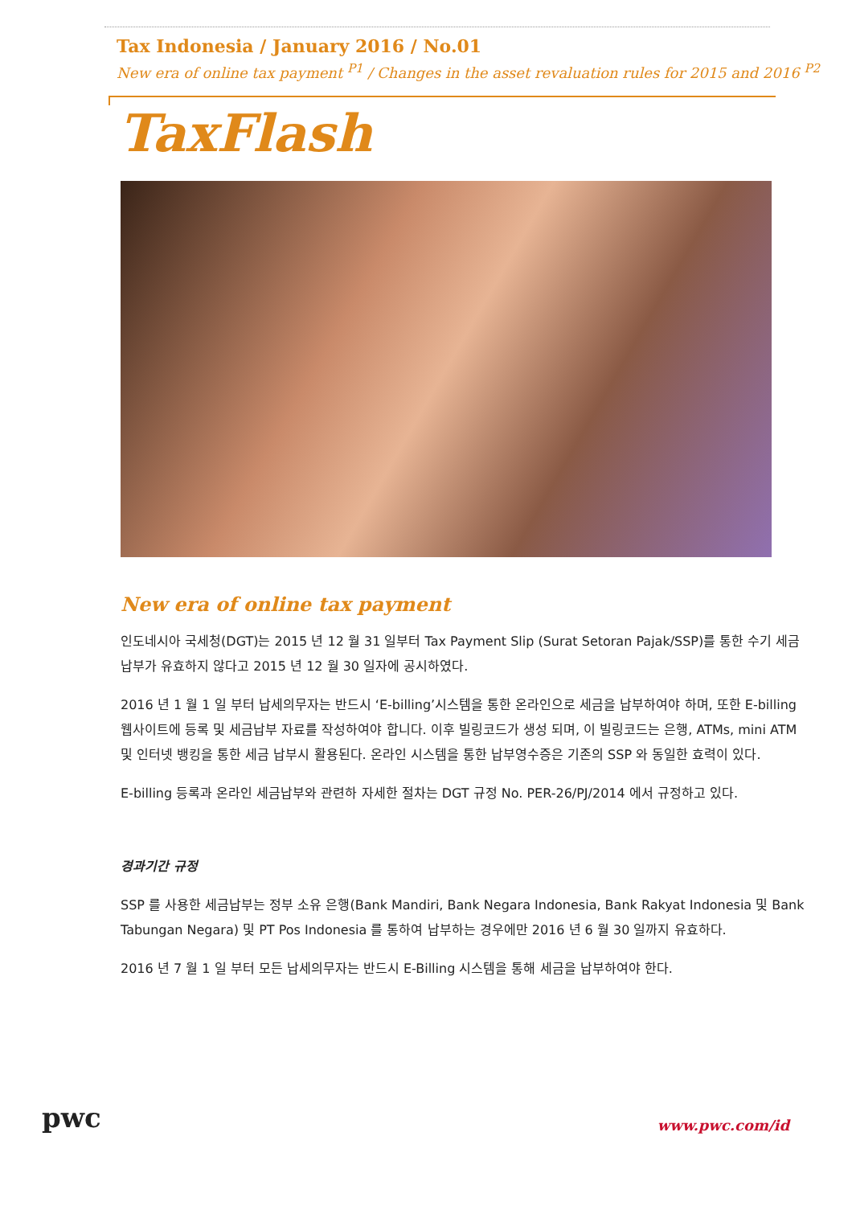Tax Indonesia / January 2016 / No.01
New era of online tax payment <sup>P1</sup> / Changes in the asset revaluation rules for 2015 and 2016 <sup>P2</sup>
TaxFlash
New era of online tax payment
인도네시아 국세청(DGT)는 2015 년 12 월 31 일부터 Tax Payment Slip (Surat Setoran Pajak/SSP)를 통한 수기 세금 납부가 유효하지 않다고 2015 년 12 월 30 일자에 공시하였다.
2016 년 1 월 1 일 부터 납세의무자는 반드시 ‘E-billing’시스템을 통한 온라인으로 세금을 납부하여야 하며, 또한 E-billing 웹사이트에 등록 및 세금납부 자료를 작성하여야 합니다. 이후 빌링코드가 생성 되며, 이 빌링코드는 은행, ATMs, mini ATM 및 인터넷 뱅킹을 통한 세금 납부시 활용된다. 온라인 시스템을 통한 납부영수증은 기존의 SSP 와 동일한 효력이 있다.
E-billing 등록과 온라인 세금납부와 관련하 자세한 절차는 DGT 규정 No. PER-26/PJ/2014 에서 규정하고 있다.
경과기간 규정
SSP 를 사용한 세금납부는 정부 소유 은행(Bank Mandiri, Bank Negara Indonesia, Bank Rakyat Indonesia 및 Bank Tabungan Negara) 및 PT Pos Indonesia 를 통하여 납부하는 경우에만 2016 년 6 월 30 일까지 유효하다.
2016 년 7 월 1 일 부터 모든 납세의무자는 반드시 E-Billing 시스템을 통해 세금을 납부하여야 한다.
pwc
www.pwc.com/id